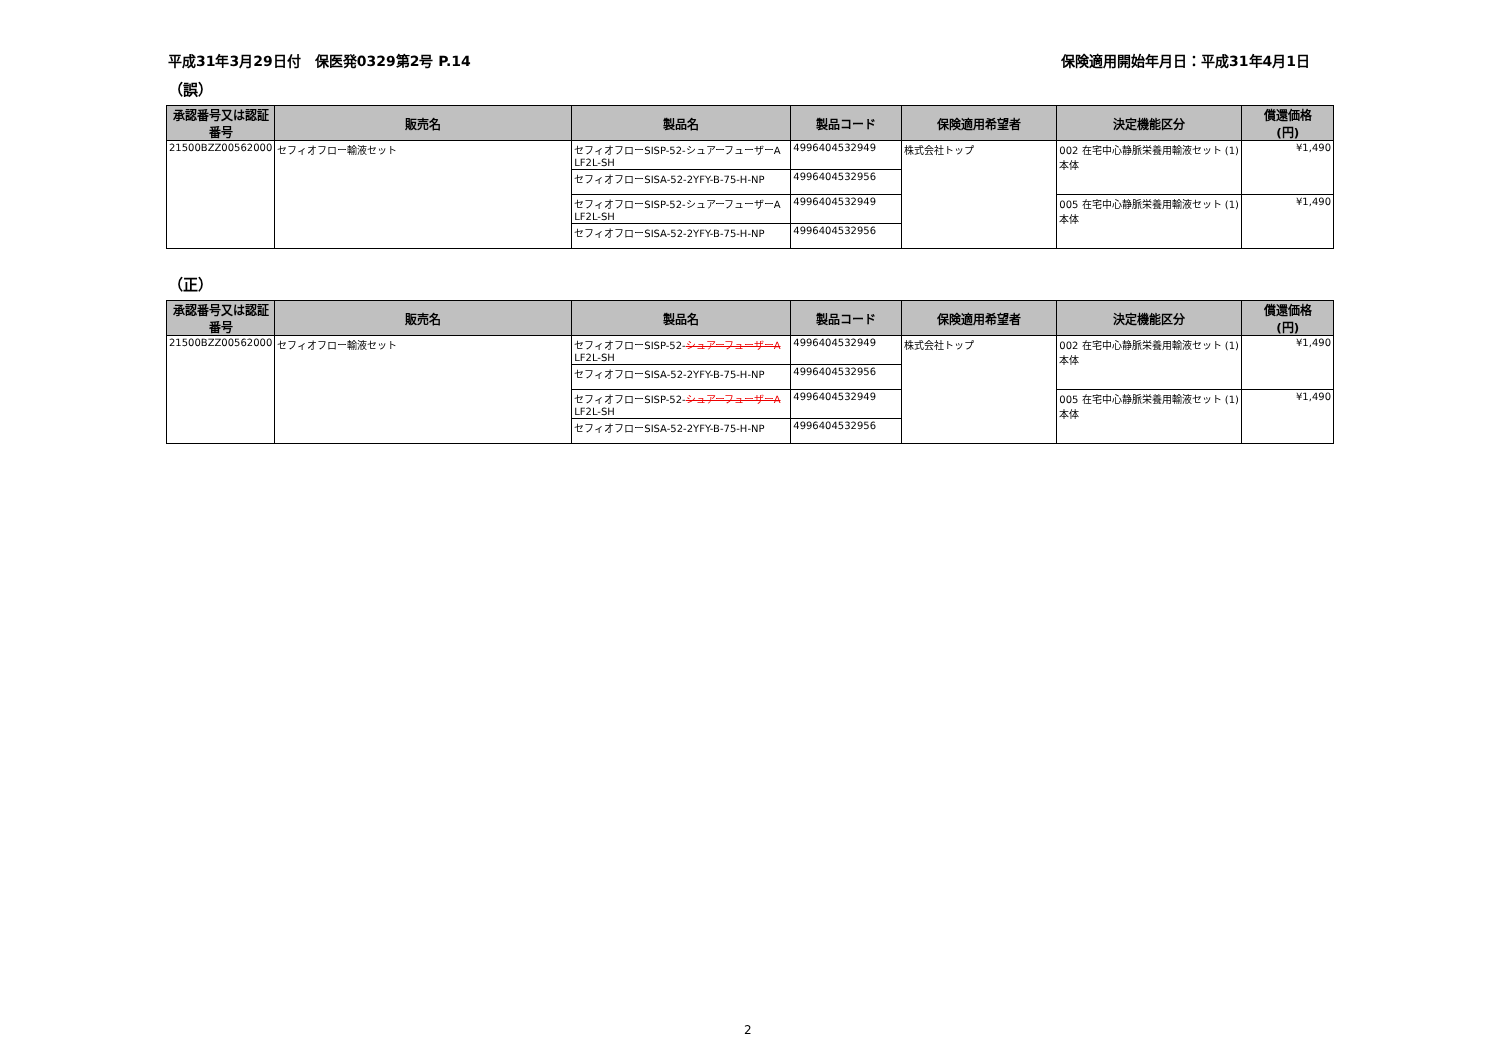平成31年3月29日付　保医発0329第2号 P.14 保険適用開始年月日：平成31年4月1日
（誤）
| 承認番号又は認証番号 | 販売名 | 製品名 | 製品コード | 保険適用希望者 | 決定機能区分 | 償還価格 (円) |
| --- | --- | --- | --- | --- | --- | --- |
| 21500BZZ00562000 | セフィオフロー輸液セット | セフィオフローSISP-52-シュアーフューザーA LF2L-SH | 4996404532949 | 株式会社トップ | 002 在宅中心静脈栄養用輸液セット (1)本体 | ¥1,490 |
| | | セフィオフローSISA-52-2YFY-B-75-H-NP | 4996404532956 | | | |
| | | セフィオフローSISP-52-シュアーフューザーA LF2L-SH | 4996404532949 | | 005 在宅中心静脈栄養用輸液セット (1)本体 | ¥1,490 |
| | | セフィオフローSISA-52-2YFY-B-75-H-NP | 4996404532956 | | | |
（正）
| 承認番号又は認証番号 | 販売名 | 製品名 | 製品コード | 保険適用希望者 | 決定機能区分 | 償還価格 (円) |
| --- | --- | --- | --- | --- | --- | --- |
| 21500BZZ00562000 | セフィオフロー輸液セット | セフィオフローSISP-52- シュアーフューザーA LF2L-SH | 4996404532949 | 株式会社トップ | 002 在宅中心静脈栄養用輸液セット (1)本体 | ¥1,490 |
| | | セフィオフローSISA-52-2YFY-B-75-H-NP | 4996404532956 | | | |
| | | セフィオフローSISP-52- シュアーフューザーA LF2L-SH | 4996404532949 | | 005 在宅中心静脈栄養用輸液セット (1)本体 | ¥1,490 |
| | | セフィオフローSISA-52-2YFY-B-75-H-NP | 4996404532956 | | | |
2